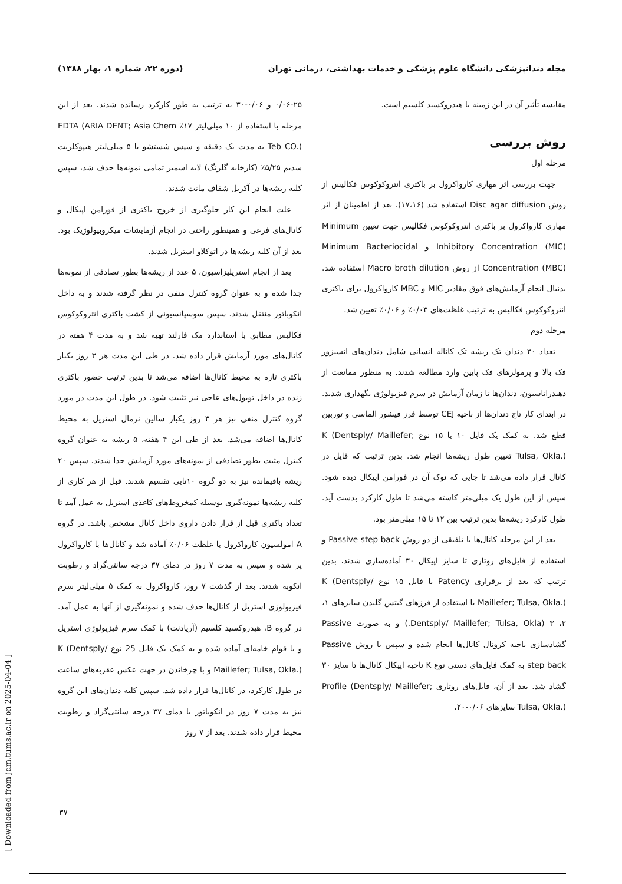مجله دندانپزشکی دانشگاه علوم پزشکی و خدمات بهداشتی، درمانی تهران (دوره ۲۲، شماره ۱، بهار ۱۳۸۸)
مقایسه تأثیر آن در این زمینه با هیدروکسید کلسیم است.
روش بررسی
مرحله اول
جهت بررسی اثر مهاری کارواکرول بر باکتری انتروکوکوس فکالیس از روش Disc agar diffusion استفاده شد (۱۷،۱۶). بعد از اطمینان از اثر مهاری کارواکرول بر باکتری انتروکوکوس فکالیس جهت تعیین Minimum Inhibitory Concentration (MIC) و Minimum Bacteriocidal Concentration (MBC) از روش Macro broth dilution استفاده شد. بدنبال انجام آزمایش‌های فوق مقادیر MIC و MBC کارواکرول برای باکتری انتروکوکوس فکالیس به ترتیب غلظت‌های ۰/۰۳٪ و ۰/۰۶٪ تعیین شد.
مرحله دوم
تعداد ۳۰ دندان تک ریشه تک کاناله انسانی شامل دندان‌های انسیزور فک بالا و پرمولرهای فک پایین وارد مطالعه شدند. به منظور ممانعت از دهیدراتاسیون، دندان‌ها تا زمان آزمایش در سرم فیزیولوژی نگهداری شدند. در ابتدای کار تاج دندان‌ها از ناحیه CEJ توسط فرز فیشور الماسی و توربین قطع شد. به کمک یک فایل ۱۰ یا ۱۵ نوع K (Dentsply/ Maillefer; Tulsa, Okla.) تعیین طول ریشه‌ها انجام شد. بدین ترتیب که فایل در کانال قرار داده می‌شد تا جایی که نوک آن در فورامن اپیکال دیده شود. سپس از این طول یک میلی‌متر کاسته می‌شد تا طول کارکرد بدست آید. طول کارکرد ریشه‌ها بدین ترتیب بین ۱۲ تا ۱۵ میلی‌متر بود.
بعد از این مرحله کانال‌ها با تلفیقی از دو روش Passive step back و استفاده از فایل‌های روتاری تا سایز اپیکال ۳۰ آماده‌سازی شدند، بدین ترتیب که بعد از برقراری Patency با فایل ۱۵ نوع K (Dentsply/ Maillefer; Tulsa, Okla.) با استفاده از فرزهای گیتس گلیدن سایزهای ۱، ۲، ۳ (Dentsply/ Maillefer; Tulsa, Okla.) و به صورت Passive گشادسازی ناحیه کرونال کانال‌ها انجام شده و سپس با روش Passive step back به کمک فایل‌های دستی نوع K ناحیه اپیکال کانال‌ها تا سایز ۳۰ گشاد شد. بعد از آن، فایل‌های روتاری Profile (Dentsply/ Maillefer; Tulsa, Okla.) سایزهای ۰/۰۶-۲۰،
۰/۰۶-۲۵ و ۰/۰۶-۳۰ به ترتیب به طور کارکرد رسانده شدند. بعد از این مرحله با استفاده از ۱۰ میلی‌لیتر ۱۷٪ EDTA (ARIA DENT; Asia Chem Teb CO.) به مدت یک دقیقه و سپس شستشو با ۵ میلی‌لیتر هیپوکلریت سدیم ۵/۲۵٪ (کارخانه گلرنگ) لایه اسمیر تمامی نمونه‌ها حذف شد، سپس کلیه ریشه‌ها در آکریل شفاف مانت شدند.
علت انجام این کار جلوگیری از خروج باکتری از فورامن اپیکال و کانال‌های فرعی و همینطور راحتی در انجام آزمایشات میکروبیولوژیک بود. بعد از آن کلیه ریشه‌ها در اتوکلاو استریل شدند.
بعد از انجام استریلیزاسیون، ۵ عدد از ریشه‌ها بطور تصادفی از نمونه‌ها جدا شده و به عنوان گروه کنترل منفی در نظر گرفته شدند و به داخل انکوباتور منتقل شدند. سپس سوسپانسیونی از کشت باکتری انتروکوکوس فکالیس مطابق با استاندارد مک فارلند تهیه شد و به مدت ۴ هفته در کانال‌های مورد آزمایش قرار داده شد. در طی این مدت هر ۳ روز یکبار باکتری تازه به محیط کانال‌ها اضافه می‌شد تا بدین ترتیب حضور باکتری زنده در داخل توبول‌های عاجی نیز تثبیت شود. در طول این مدت در مورد گروه کنترل منفی نیز هر ۳ روز یکبار سالین نرمال استریل به محیط کانال‌ها اضافه می‌شد. بعد از طی این ۴ هفته، ۵ ریشه به عنوان گروه کنترل مثبت بطور تصادفی از نمونه‌های مورد آزمایش جدا شدند. سپس ۲۰ ریشه باقیمانده نیز به دو گروه ۱۰تایی تقسیم شدند. قبل از هر کاری از کلیه ریشه‌ها نمونه‌گیری بوسیله کمخروط‌های کاغذی استریل به عمل آمد تا تعداد باکتری قبل از قرار دادن داروی داخل کانال مشخص باشد. در گروه A امولسیون کارواکرول با غلظت ۰/۰۶٪ آماده شد و کانال‌ها با کارواکرول پر شده و سپس به مدت ۷ روز در دمای ۳۷ درجه سانتی‌گراد و رطوبت انکوبه شدند. بعد از گذشت ۷ روز، کارواکرول به کمک ۵ میلی‌لیتر سرم فیزیولوژی استریل از کانال‌ها حذف شده و نمونه‌گیری از آنها به عمل آمد. در گروه B، هیدروکسید کلسیم (آریادنت) با کمک سرم فیزیولوژی استریل و با قوام خامه‌ای آماده شده و به کمک یک فایل 25 نوع K (Dentsply/ Maillefer; Tulsa, Okla.) و با چرخاندن در جهت عکس عقربه‌های ساعت در طول کارکرد، در کانال‌ها قرار داده شد. سپس کلیه دندان‌های این گروه نیز به مدت ۷ روز در انکوباتور با دمای ۳۷ درجه سانتی‌گراد و رطوبت محیط قرار داده شدند. بعد از ۷ روز
۳۷
[ Downloaded from jdm.tums.ac.ir on 2025-04-04 ]